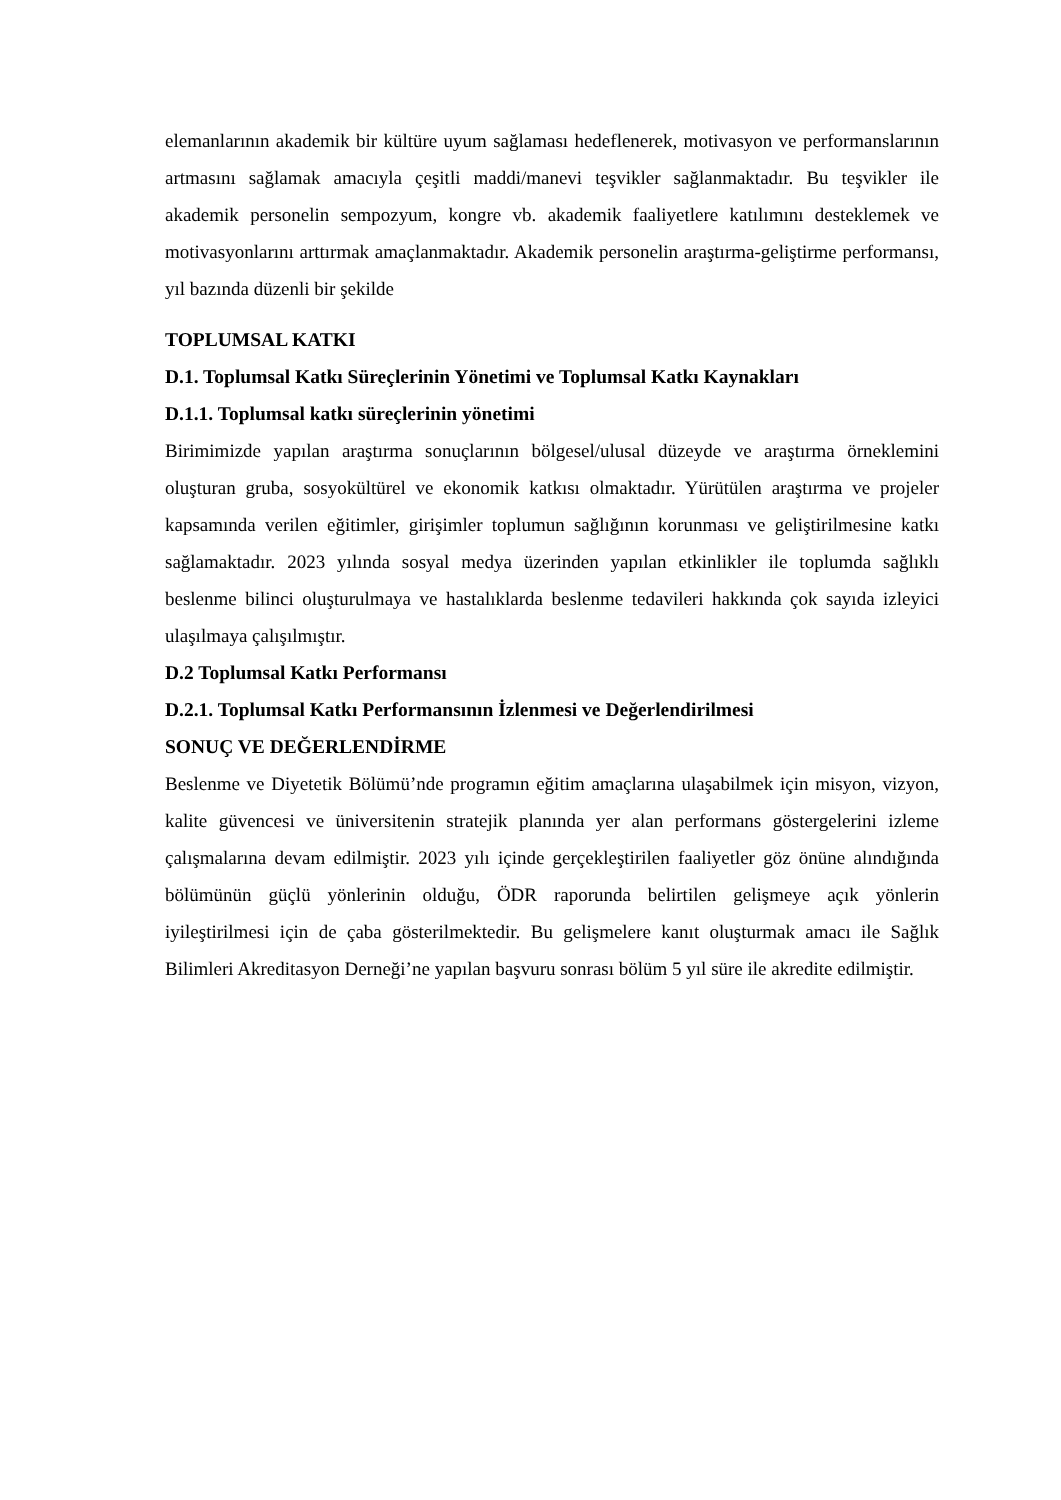elemanlarının akademik bir kültüre uyum sağlaması hedeflenerek, motivasyon ve performanslarının artmasını sağlamak amacıyla çeşitli maddi/manevi teşvikler sağlanmaktadır. Bu teşvikler ile akademik personelin sempozyum, kongre vb. akademik faaliyetlere katılımını desteklemek ve motivasyonlarını arttırmak amaçlanmaktadır. Akademik personelin araştırma-geliştirme performansı, yıl bazında düzenli bir şekilde
TOPLUMSAL KATKI
D.1. Toplumsal Katkı Süreçlerinin Yönetimi ve Toplumsal Katkı Kaynakları
D.1.1. Toplumsal katkı süreçlerinin yönetimi
Birimimizde yapılan araştırma sonuçlarının bölgesel/ulusal düzeyde ve araştırma örneklemini oluşturan gruba, sosyokültürel ve ekonomik katkısı olmaktadır. Yürütülen araştırma ve projeler kapsamında verilen eğitimler, girişimler toplumun sağlığının korunması ve geliştirilmesine katkı sağlamaktadır. 2023 yılında sosyal medya üzerinden yapılan etkinlikler ile toplumda sağlıklı beslenme bilinci oluşturulmaya ve hastalıklarda beslenme tedavileri hakkında çok sayıda izleyici ulaşılmaya çalışılmıştır.
D.2 Toplumsal Katkı Performansı
D.2.1. Toplumsal Katkı Performansının İzlenmesi ve Değerlendirilmesi
SONUÇ VE DEĞERLENDİRME
Beslenme ve Diyetetik Bölümü’nde programın eğitim amaçlarına ulaşabilmek için misyon, vizyon, kalite güvencesi ve üniversitenin stratejik planında yer alan performans göstergelerini izleme çalışmalarına devam edilmiştir. 2023 yılı içinde gerçekleştirilen faaliyetler göz önüne alındığında bölümünün güçlü yönlerinin olduğu, ÖDR raporunda belirtilen gelişmeye açık yönlerin iyileştirilmesi için de çaba gösterilmektedir. Bu gelişmelere kanıt oluşturmak amacı ile Sağlık Bilimleri Akreditasyon Derneği’ne yapılan başvuru sonrası bölüm 5 yıl süre ile akredite edilmiştir.